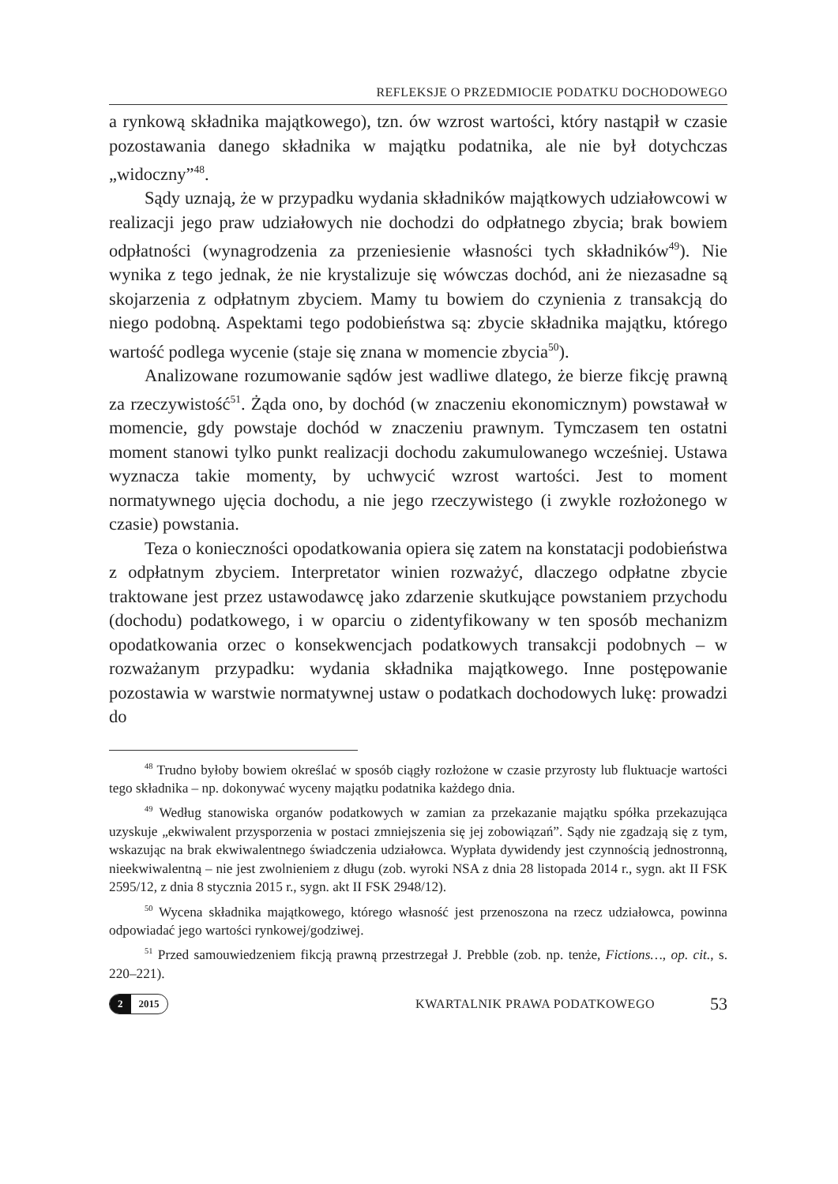REFLEKSJE O PRZEDMIOCIE PODATKU DOCHODOWEGO
a rynkową składnika majątkowego), tzn. ów wzrost wartości, który nastąpił w czasie pozostawania danego składnika w majątku podatnika, ale nie był dotychczas „widoczny”<sup>48</sup>.
Sądy uznają, że w przypadku wydania składników majątkowych udziałowcowi w realizacji jego praw udziałowych nie dochodzi do odpłatnego zbycia; brak bowiem odpłatności (wynagrodzenia za przeniesienie własności tych składników<sup>49</sup>). Nie wynika z tego jednak, że nie krystalizuje się wówczas dochód, ani że niezasadne są skojarzenia z odpłatnym zbyciem. Mamy tu bowiem do czynienia z transakcją do niego podobną. Aspektami tego podobieństwa są: zbycie składnika majątku, którego wartość podlega wycenie (staje się znana w momencie zbycia<sup>50</sup>).
Analizowane rozumowanie sądów jest wadliwe dlatego, że bierze fikcję prawną za rzeczywistość<sup>51</sup>. Żąda ono, by dochód (w znaczeniu ekonomicznym) powstawał w momencie, gdy powstaje dochód w znaczeniu prawnym. Tymczasem ten ostatni moment stanowi tylko punkt realizacji dochodu zakumulowanego wcześniej. Ustawa wyznacza takie momenty, by uchwycić wzrost wartości. Jest to moment normatywnego ujęcia dochodu, a nie jego rzeczywistego (i zwykle rozłożonego w czasie) powstania.
Teza o konieczności opodatkowania opiera się zatem na konstatacji podobieństwa z odpłatnym zbyciem. Interpretator winien rozważyć, dlaczego odpłatne zbycie traktowane jest przez ustawodawcę jako zdarzenie skutkujące powstaniem przychodu (dochodu) podatkowego, i w oparciu o zidentyfikowany w ten sposób mechanizm opodatkowania orzec o konsekwencjach podatkowych transakcji podobnych – w rozważanym przypadku: wydania składnika majątkowego. Inne postępowanie pozostawia w warstwie normatywnej ustaw o podatkach dochodowych lukę: prowadzi do
<sup>48</sup> Trudno byłoby bowiem określać w sposób ciągły rozłożone w czasie przyrosty lub fluktuacje wartości tego składnika – np. dokonywać wyceny majątku podatnika każdego dnia.
<sup>49</sup> Według stanowiska organów podatkowych w zamian za przekazanie majątku spółka przekazująca uzyskuje „ekwiwalent przysporzenia w postaci zmniejszenia się jej zobowiązań”. Sądy nie zgadzają się z tym, wskazując na brak ekwiwalentnego świadczenia udziałowca. Wypłata dywidendy jest czynnością jednostronną, nieekwiwalentną – nie jest zwolnieniem z długu (zob. wyroki NSA z dnia 28 listopada 2014 r., sygn. akt II FSK 2595/12, z dnia 8 stycznia 2015 r., sygn. akt II FSK 2948/12).
<sup>50</sup> Wycena składnika majątkowego, którego własność jest przenoszona na rzecz udziałowca, powinna odpowiadać jego wartości rynkowej/godziwej.
<sup>51</sup> Przed samouwiedzeniem fikcją prawną przestrzegał J. Prebble (zob. np. tenże, Fictions…, op. cit., s. 220–221).
2 2015
KWARTALNIK PRAWA PODATKOWEGO
53